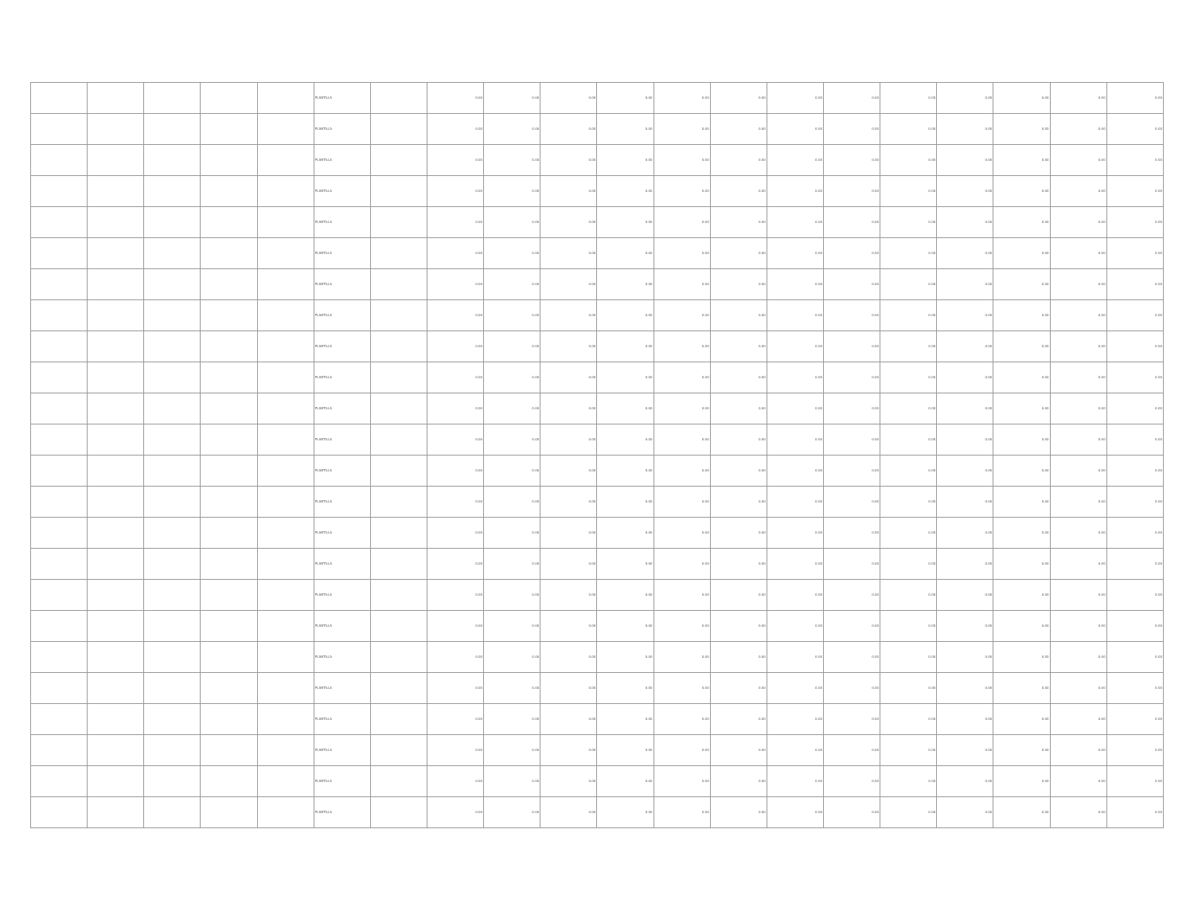| | | | | | PLANTILLA | | 0.00 | 0.00 | 0.00 | 0.00 | 0.00 | 0.00 | 0.00 | 0.00 | 0.00 | 0.00 | 0.00 | 0.00 | 0.00 |
| | | | | | PLANTILLA | | 0.00 | 0.00 | 0.00 | 0.00 | 0.00 | 0.00 | 0.00 | 0.00 | 0.00 | 0.00 | 0.00 | 0.00 | 0.00 |
| | | | | | PLANTILLA | | 0.00 | 0.00 | 0.00 | 0.00 | 0.00 | 0.00 | 0.00 | 0.00 | 0.00 | 0.00 | 0.00 | 0.00 | 0.00 |
| | | | | | PLANTILLA | | 0.00 | 0.00 | 0.00 | 0.00 | 0.00 | 0.00 | 0.00 | 0.00 | 0.00 | 0.00 | 0.00 | 0.00 | 0.00 |
| | | | | | PLANTILLA | | 0.00 | 0.00 | 0.00 | 0.00 | 0.00 | 0.00 | 0.00 | 0.00 | 0.00 | 0.00 | 0.00 | 0.00 | 0.00 |
| | | | | | PLANTILLA | | 0.00 | 0.00 | 0.00 | 0.00 | 0.00 | 0.00 | 0.00 | 0.00 | 0.00 | 0.00 | 0.00 | 0.00 | 0.00 |
| | | | | | PLANTILLA | | 0.00 | 0.00 | 0.00 | 0.00 | 0.00 | 0.00 | 0.00 | 0.00 | 0.00 | 0.00 | 0.00 | 0.00 | 0.00 |
| | | | | | PLANTILLA | | 0.00 | 0.00 | 0.00 | 0.00 | 0.00 | 0.00 | 0.00 | 0.00 | 0.00 | 0.00 | 0.00 | 0.00 | 0.00 |
| | | | | | PLANTILLA | | 0.00 | 0.00 | 0.00 | 0.00 | 0.00 | 0.00 | 0.00 | 0.00 | 0.00 | 0.00 | 0.00 | 0.00 | 0.00 |
| | | | | | PLANTILLA | | 0.00 | 0.00 | 0.00 | 0.00 | 0.00 | 0.00 | 0.00 | 0.00 | 0.00 | 0.00 | 0.00 | 0.00 | 0.00 |
| | | | | | PLANTILLA | | 0.00 | 0.00 | 0.00 | 0.00 | 0.00 | 0.00 | 0.00 | 0.00 | 0.00 | 0.00 | 0.00 | 0.00 | 0.00 |
| | | | | | PLANTILLA | | 0.00 | 0.00 | 0.00 | 0.00 | 0.00 | 0.00 | 0.00 | 0.00 | 0.00 | 0.00 | 0.00 | 0.00 | 0.00 |
| | | | | | PLANTILLA | | 0.00 | 0.00 | 0.00 | 0.00 | 0.00 | 0.00 | 0.00 | 0.00 | 0.00 | 0.00 | 0.00 | 0.00 | 0.00 |
| | | | | | PLANTILLA | | 0.00 | 0.00 | 0.00 | 0.00 | 0.00 | 0.00 | 0.00 | 0.00 | 0.00 | 0.00 | 0.00 | 0.00 | 0.00 |
| | | | | | PLANTILLA | | 0.00 | 0.00 | 0.00 | 0.00 | 0.00 | 0.00 | 0.00 | 0.00 | 0.00 | 0.00 | 0.00 | 0.00 | 0.00 |
| | | | | | PLANTILLA | | 0.00 | 0.00 | 0.00 | 0.00 | 0.00 | 0.00 | 0.00 | 0.00 | 0.00 | 0.00 | 0.00 | 0.00 | 0.00 |
| | | | | | PLANTILLA | | 0.00 | 0.00 | 0.00 | 0.00 | 0.00 | 0.00 | 0.00 | 0.00 | 0.00 | 0.00 | 0.00 | 0.00 | 0.00 |
| | | | | | PLANTILLA | | 0.00 | 0.00 | 0.00 | 0.00 | 0.00 | 0.00 | 0.00 | 0.00 | 0.00 | 0.00 | 0.00 | 0.00 | 0.00 |
| | | | | | PLANTILLA | | 0.00 | 0.00 | 0.00 | 0.00 | 0.00 | 0.00 | 0.00 | 0.00 | 0.00 | 0.00 | 0.00 | 0.00 | 0.00 |
| | | | | | PLANTILLA | | 0.00 | 0.00 | 0.00 | 0.00 | 0.00 | 0.00 | 0.00 | 0.00 | 0.00 | 0.00 | 0.00 | 0.00 | 0.00 |
| | | | | | PLANTILLA | | 0.00 | 0.00 | 0.00 | 0.00 | 0.00 | 0.00 | 0.00 | 0.00 | 0.00 | 0.00 | 0.00 | 0.00 | 0.00 |
| | | | | | PLANTILLA | | 0.00 | 0.00 | 0.00 | 0.00 | 0.00 | 0.00 | 0.00 | 0.00 | 0.00 | 0.00 | 0.00 | 0.00 | 0.00 |
| | | | | | PLANTILLA | | 0.00 | 0.00 | 0.00 | 0.00 | 0.00 | 0.00 | 0.00 | 0.00 | 0.00 | 0.00 | 0.00 | 0.00 | 0.00 |
| | | | | | PLANTILLA | | 0.00 | 0.00 | 0.00 | 0.00 | 0.00 | 0.00 | 0.00 | 0.00 | 0.00 | 0.00 | 0.00 | 0.00 | 0.00 |